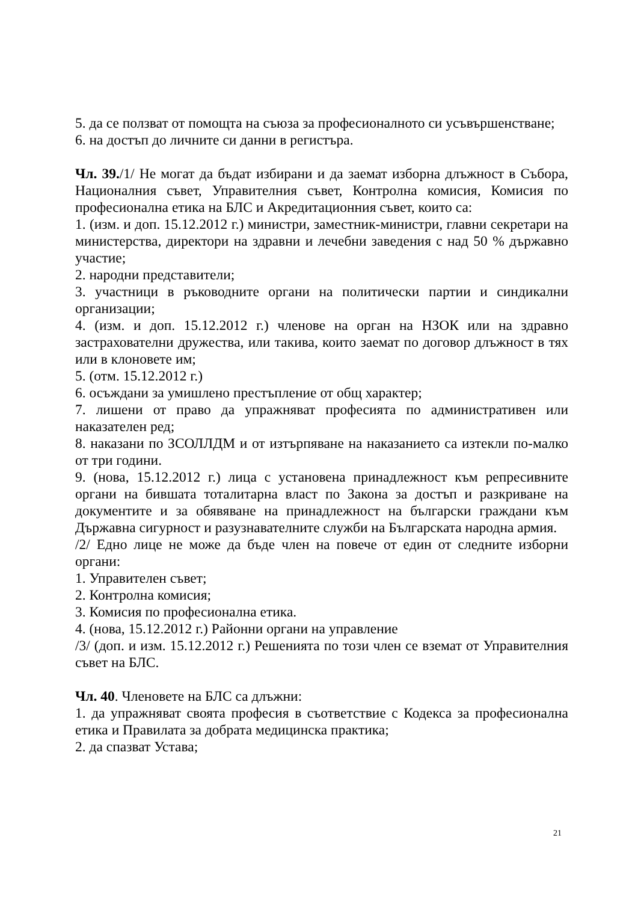5. да се ползват от помощта на съюза за професионалното си усъвършенстване;
6. на достъп до личните си данни в регистъра.
Чл. 39./1/ Не могат да бъдат избирани и да заемат изборна длъжност в Събора, Националния съвет, Управителния съвет, Контролна комисия, Комисия по професионална етика на БЛС и Акредитационния съвет, които са:
1. (изм. и доп. 15.12.2012 г.) министри, заместник-министри, главни секретари на министерства, директори на здравни и лечебни заведения с над 50 % държавно участие;
2. народни представители;
3. участници в ръководните органи на политически партии и синдикални организации;
4. (изм. и доп. 15.12.2012 г.) членове на орган на НЗОК или на здравно застрахователни дружества, или такива, които заемат по договор длъжност в тях или в клоновете им;
5. (отм. 15.12.2012 г.)
6. осъждани за умишлено престъпление от общ характер;
7. лишени от право да упражняват професията по административен или наказателен ред;
8. наказани по ЗСОЛЛДМ и от изтърпяване на наказанието са изтекли по-малко от три години.
9. (нова, 15.12.2012 г.) лица с установена принадлежност към репресивните органи на бившата тоталитарна власт по Закона за достъп и разкриване на документите и за обявяване на принадлежност на български граждани към Държавна сигурност и разузнавателните служби на Българската народна армия.
/2/ Едно лице не може да бъде член на повече от един от следните изборни органи:
1. Управителен съвет;
2. Контролна комисия;
3. Комисия по професионална етика.
4. (нова, 15.12.2012 г.) Районни органи на управление
/3/ (доп. и изм. 15.12.2012 г.) Решенията по този член се вземат от Управителния съвет на БЛС.
Чл. 40. Членовете на БЛС са длъжни:
1. да упражняват своята професия в съответствие с Кодекса за професионална етика и Правилата за добрата медицинска практика;
2. да спазват Устава;
21